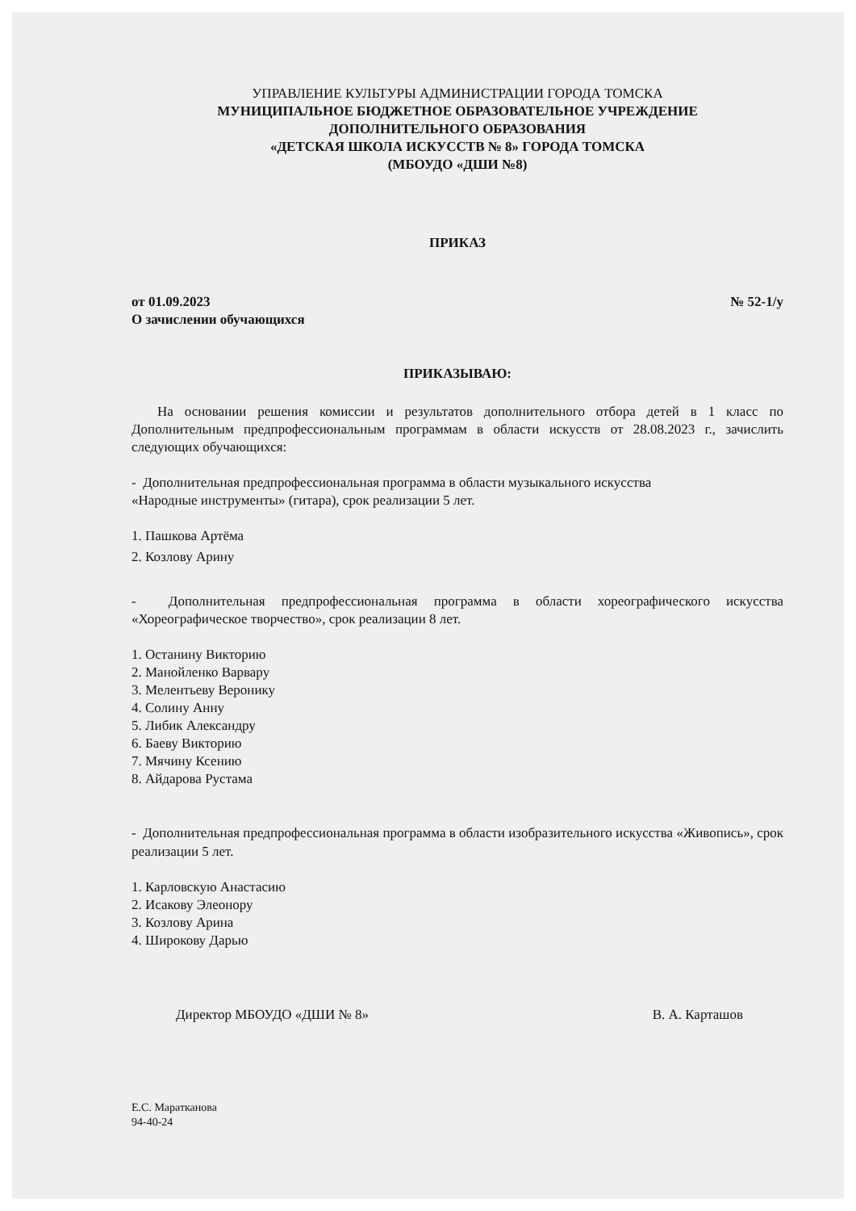УПРАВЛЕНИЕ КУЛЬТУРЫ АДМИНИСТРАЦИИ ГОРОДА ТОМСКА
МУНИЦИПАЛЬНОЕ БЮДЖЕТНОЕ ОБРАЗОВАТЕЛЬНОЕ УЧРЕЖДЕНИЕ
ДОПОЛНИТЕЛЬНОГО ОБРАЗОВАНИЯ
«ДЕТСКАЯ ШКОЛА ИСКУССТВ № 8» ГОРОДА ТОМСКА
(МБОУДО «ДШИ №8)
ПРИКАЗ
от 01.09.2023 № 52-1/у
О зачислении обучающихся
ПРИКАЗЫВАЮ:
На основании решения комиссии и результатов дополнительного отбора детей в 1 класс по Дополнительным предпрофессиональным программам в области искусств от 28.08.2023 г., зачислить следующих обучающихся:
- Дополнительная предпрофессиональная программа в области музыкального искусства
«Народные инструменты» (гитара), срок реализации 5 лет.
1. Пашкова Артёма
2. Козлову Арину
- Дополнительная предпрофессиональная программа в области хореографического искусства «Хореографическое творчество», срок реализации 8 лет.
1. Останину Викторию
2. Манойленко Варвару
3. Мелентьеву Веронику
4. Солину Анну
5. Либик Александру
6. Баеву Викторию
7. Мячину Ксению
8. Айдарова Рустама
- Дополнительная предпрофессиональная программа в области изобразительного искусства «Живопись», срок реализации 5 лет.
1. Карловскую Анастасию
2. Исакову Элеонору
3. Козлову Арина
4. Широкову Дарью
Директор МБОУДО «ДШИ № 8» В. А. Карташов
Е.С. Маратканова
94-40-24